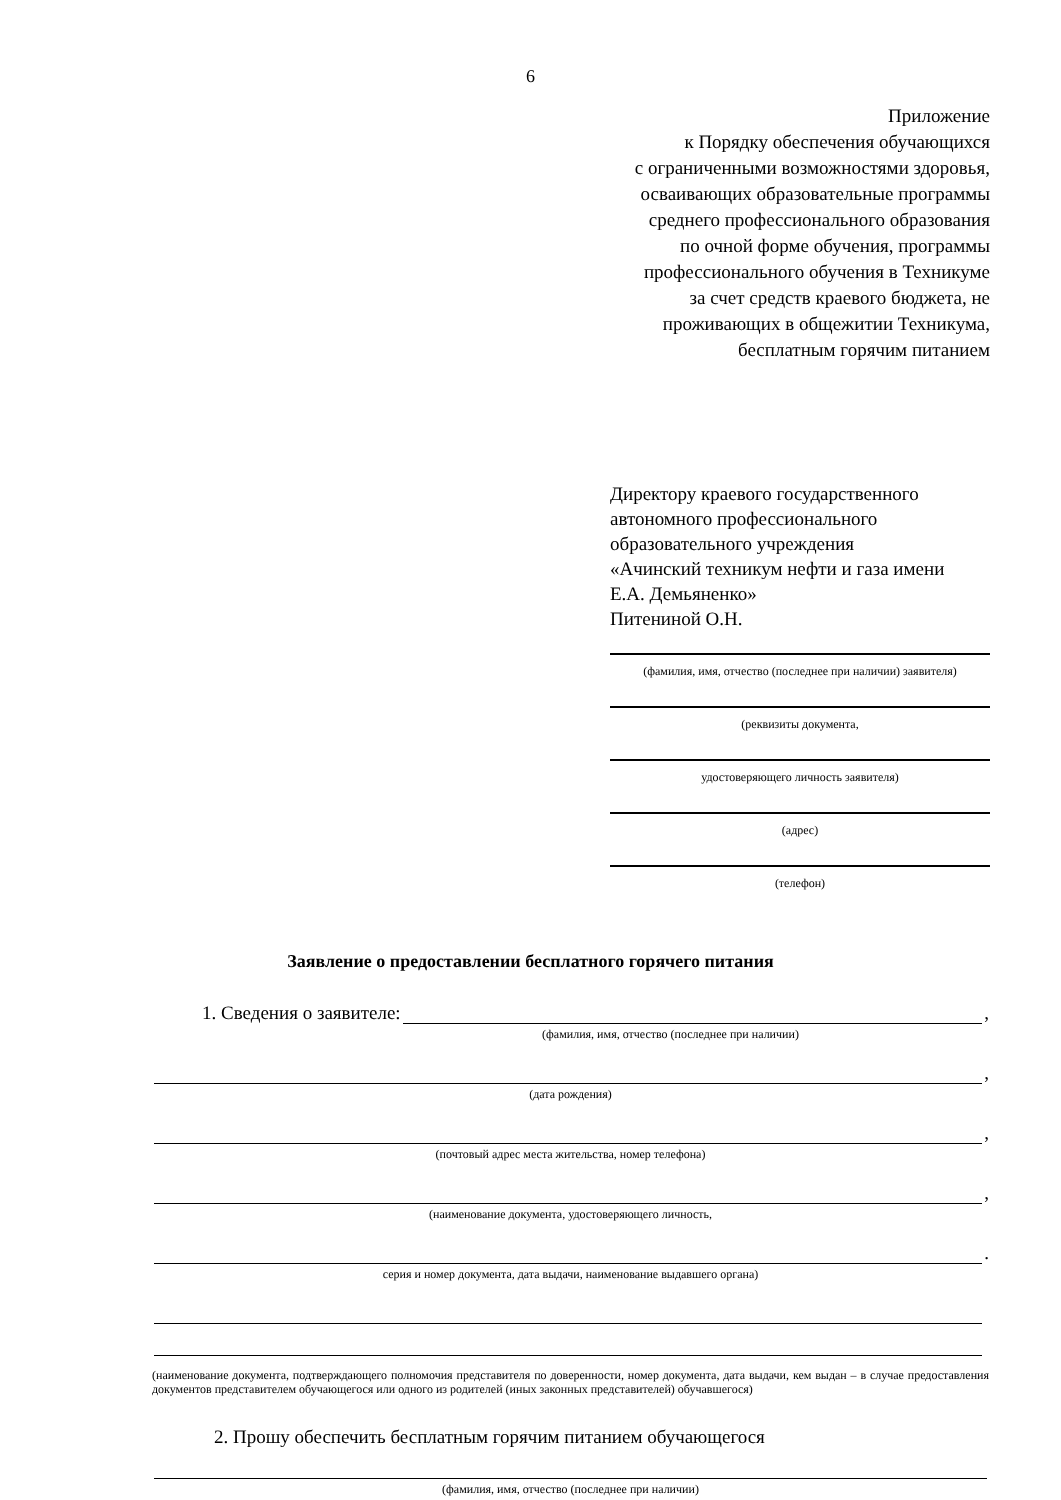6
Приложение
к Порядку обеспечения обучающихся
с ограниченными возможностями здоровья,
осваивающих образовательные программы
среднего профессионального образования
по очной форме обучения, программы
профессионального обучения в Техникуме
за счет средств краевого бюджета, не
проживающих в общежитии Техникума,
бесплатным горячим питанием
Директору краевого государственного
автономного профессионального
образовательного учреждения
«Ачинский техникум нефти и газа имени
Е.А. Демьяненко»
Питениной О.Н.
(фамилия, имя, отчество (последнее при наличии) заявителя)
(реквизиты документа,
удостоверяющего личность заявителя)
(адрес)
(телефон)
Заявление о предоставлении бесплатного горячего питания
1. Сведения о заявителе: ,
(фамилия, имя, отчество (последнее при наличии)
,
(дата рождения)
,
(почтовый адрес места жительства, номер телефона)
,
(наименование документа, удостоверяющего личность,
.
серия и номер документа, дата выдачи, наименование выдавшего органа)
(наименование документа, подтверждающего полномочия представителя по доверенности, номер документа, дата выдачи, кем выдан – в случае предоставления документов представителем обучающегося или одного из родителей (иных законных представителей) обучавшегося)
2. Прошу обеспечить бесплатным горячим питанием обучающегося
(фамилия, имя, отчество (последнее при наличии)